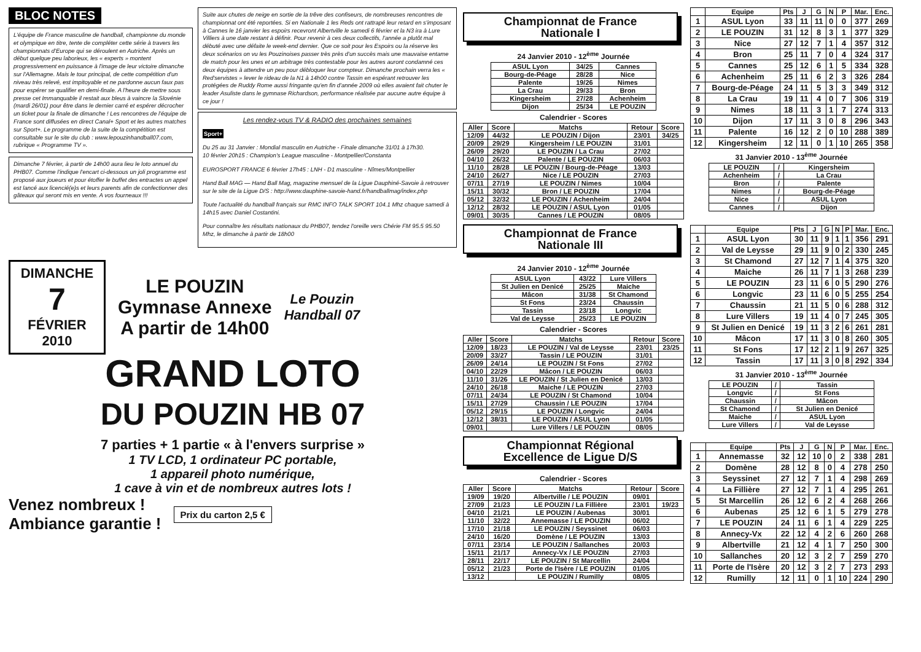BLOC NOTES
L'équipe de France masculine de handball, championne du monde et olympique en titre, tente de compléter cette série à travers les championnats d'Europe qui se déroulent en Autriche. Après un début quelque peu laborieux, les « experts » montent progressivement en puissance à l'image de leur victoire dimanche sur l'Allemagne. Mais le tour principal, de cette compétition d'un niveau très relevé, est impitoyable et ne pardonne aucun faux pas pour espérer se qualifier en demi-finale. A l'heure de mettre sous presse cet Immanquable il restait aux bleus à vaincre la Slovénie (mardi 26/01) pour être dans le dernier carré et espérer décrocher un ticket pour la finale de dimanche ! Les rencontres de l'équipe de France sont diffusées en direct Canal+ Sport et les autres matches sur Sport+. Le programme de la suite de la compétition est consultable sur le site du club : www.lepouzinhandball07.com, rubrique « Programme TV ».
Dimanche 7 février, à partir de 14h00 aura lieu le loto annuel du PHB07. Comme l'indique l'encart ci-dessous un joli programme est proposé aux joueurs et pour étoffer le buffet des entractes un appel est lancé aux licencié(e)s et leurs parents afin de confectionner des gâteaux qui seront mis en vente. A vos fourneaux !!!
Suite aux chutes de neige en sortie de la trêve des confiseurs, de nombreuses rencontres de championnat ont été reportées. Si en Nationale 1 les Reds ont rattrapé leur retard en s'imposant à Cannes le 16 janvier les espoirs recevront Albertville le samedi 6 février et la N3 ira à Lure Villiers à une date restant à définir. Pour revenir à ces deux collectifs, l'année a plutôt mal débuté avec une défaite le week-end dernier. Que ce soit pour les Espoirs ou la réserve les deux scénarios on vu les Pouzinoises passer très près d'un succès mais une mauvaise entame de match pour les unes et un arbitrage très contestable pour les autres auront condamné ces deux équipes à attendre un peu pour débloquer leur compteur. Dimanche prochain verra les « Red'servistes » lever le rideau de la N1 à 14h00 contre Tassin en espérant retrouver les protégées de Ruddy Rome aussi fringante qu'en fin d'année 2009 où elles avaient fait chuter le leader Asuliste dans le gymnase Richardson, performance réalisée par aucune autre équipe à ce jour !
Les rendez-vous TV & RADIO des prochaines semaines
Sport+
Du 25 au 31 Janvier : Mondial masculin en Autriche - Finale dimanche 31/01 à 17h30.
10 février 20h15 : Champion's League masculine - Montpellier/Constanta
EUROSPORT FRANCE 6 février 17h45 : LNH - D1 masculine - Nîmes/Montpellier
Hand Ball MAG — Hand Ball Mag, magazine mensuel de la Ligue Dauphiné-Savoie à retrouver sur le site de la Ligue D/S : http://www.dauphine-savoie-hand.fr/handballmag/index.php
Toute l'actualité du handball français sur RMC INFO TALK SPORT 104.1 Mhz chaque samedi à 14h15 avec Daniel Costantini.
Pour connaître les résultats nationaux du PHB07, tendez l'oreille vers Chérie FM 95.5 95.50 Mhz, le dimanche à partir de 18h00
DIMANCHE
7
FÉVRIER
2010
LE POUZIN
Gymnase Annexe
A partir de 14h00
Le Pouzin
Handball 07
GRAND LOTO
DU POUZIN HB 07
7 parties + 1 partie « à l'envers surprise »
1 TV LCD, 1 ordinateur PC portable,
1 appareil photo numérique,
1 cave à vin et de nombreux autres lots !
Venez nombreux !
Ambiance garantie !
Prix du carton 2,5 €
Championnat de France
Nationale I
24 Janvier 2010 - 12<sup>ème</sup> Journée
| ASUL Lyon | 34/25 | Cannes |
| Bourg-de-Péage | 28/28 | Nice |
| Palente | 19/26 | Nimes |
| La Crau | 29/33 | Bron |
| Kingersheim | 27/28 | Achenheim |
| Dijon | 25/34 | LE POUZIN |
Calendrier - Scores
| Aller | Score | Matchs | Retour | Score |
| --- | --- | --- | --- | --- |
| 12/09 | 44/32 | LE POUZIN / Dijon | 23/01 | 34/25 |
| 20/09 | 29/29 | Kingersheim / LE POUZIN | 31/01 | |
| 26/09 | 29/20 | LE POUZIN / La Crau | 27/02 | |
| 04/10 | 26/32 | Palente / LE POUZIN | 06/03 | |
| 11/10 | 28/28 | LE POUZIN / Bourg-de-Péage | 13/03 | |
| 24/10 | 26/27 | Nice / LE POUZIN | 27/03 | |
| 07/11 | 27/19 | LE POUZIN / Nimes | 10/04 | |
| 15/11 | 30/32 | Bron / LE POUZIN | 17/04 | |
| 05/12 | 32/32 | LE POUZIN / Achenheim | 24/04 | |
| 12/12 | 28/32 | LE POUZIN / ASUL Lyon | 01/05 | |
| 09/01 | 30/35 | Cannes / LE POUZIN | 08/05 | |
Championnat de France
Nationale III
24 Janvier 2010 - 12<sup>ème</sup> Journée
| ASUL Lyon | 43/22 | Lure Villers |
| St Julien en Denicé | 25/25 | Maiche |
| Mâcon | 31/38 | St Chamond |
| St Fons | 23/24 | Chaussin |
| Tassin | 23/18 | Longvic |
| Val de Leysse | 25/23 | LE POUZIN |
Calendrier - Scores
| Aller | Score | Matchs | Retour | Score |
| --- | --- | --- | --- | --- |
| 12/09 | 18/23 | LE POUZIN / Val de Leysse | 23/01 | 23/25 |
| 20/09 | 33/27 | Tassin / LE POUZIN | 31/01 | |
| 26/09 | 24/14 | LE POUZIN / St Fons | 27/02 | |
| 04/10 | 22/29 | Mâcon / LE POUZIN | 06/03 | |
| 11/10 | 31/26 | LE POUZIN / St Julien en Denicé | 13/03 | |
| 24/10 | 26/18 | Maiche / LE POUZIN | 27/03 | |
| 07/11 | 24/34 | LE POUZIN / St Chamond | 10/04 | |
| 15/11 | 27/29 | Chaussin / LE POUZIN | 17/04 | |
| 05/12 | 29/15 | LE POUZIN / Longvic | 24/04 | |
| 12/12 | 38/31 | LE POUZIN / ASUL Lyon | 01/05 | |
| 09/01 | | Lure Villers / LE POUZIN | 08/05 | |
Championnat Régional
Excellence de Ligue D/S
Calendrier - Scores
| Aller | Score | Matchs | Retour | Score |
| --- | --- | --- | --- | --- |
| 19/09 | 19/20 | Albertville / LE POUZIN | 09/01 | |
| 27/09 | 21/23 | LE POUZIN / La Fillière | 23/01 | 19/23 |
| 04/10 | 21/21 | LE POUZIN / Aubenas | 30/01 | |
| 11/10 | 32/22 | Annemasse / LE POUZIN | 06/02 | |
| 17/10 | 21/18 | LE POUZIN / Seyssinet | 06/03 | |
| 24/10 | 16/20 | Domène / LE POUZIN | 13/03 | |
| 07/11 | 23/14 | LE POUZIN / Sallanches | 20/03 | |
| 15/11 | 21/17 | Annecy-Vx / LE POUZIN | 27/03 | |
| 28/11 | 22/17 | LE POUZIN / St Marcellin | 24/04 | |
| 05/12 | 21/23 | Porte de l'Isère / LE POUZIN | 01/05 | |
| 13/12 | | LE POUZIN / Rumilly | 08/05 | |
| | Equipe | Pts | J | G | N | P | Mar. | Enc. |
| --- | --- | --- | --- | --- | --- | --- | --- | --- |
| 1 | ASUL Lyon | 33 | 11 | 11 | 0 | 0 | 377 | 269 |
| 2 | LE POUZIN | 31 | 12 | 8 | 3 | 1 | 377 | 329 |
| 3 | Nice | 27 | 12 | 7 | 1 | 4 | 357 | 312 |
| 4 | Bron | 25 | 11 | 7 | 0 | 4 | 324 | 317 |
| 5 | Cannes | 25 | 12 | 6 | 1 | 5 | 334 | 328 |
| 6 | Achenheim | 25 | 11 | 6 | 2 | 3 | 326 | 284 |
| 7 | Bourg-de-Péage | 24 | 11 | 5 | 3 | 3 | 349 | 312 |
| 8 | La Crau | 19 | 11 | 4 | 0 | 7 | 306 | 319 |
| 9 | Nimes | 18 | 11 | 3 | 1 | 7 | 274 | 313 |
| 10 | Dijon | 17 | 11 | 3 | 0 | 8 | 296 | 343 |
| 11 | Palente | 16 | 12 | 2 | 0 | 10 | 288 | 389 |
| 12 | Kingersheim | 12 | 11 | 0 | 1 | 10 | 265 | 358 |
31 Janvier 2010 - 13<sup>ème</sup> Journée
| LE POUZIN | / | Kingersheim |
| Achenheim | / | La Crau |
| Bron | / | Palente |
| Nimes | / | Bourg-de-Péage |
| Nice | / | ASUL Lyon |
| Cannes | / | Dijon |
| | Equipe | Pts | J | G | N | P | Mar. | Enc. |
| --- | --- | --- | --- | --- | --- | --- | --- | --- |
| 1 | ASUL Lyon | 30 | 11 | 9 | 1 | 1 | 356 | 291 |
| 2 | Val de Leysse | 29 | 11 | 9 | 0 | 2 | 330 | 245 |
| 3 | St Chamond | 27 | 12 | 7 | 1 | 4 | 375 | 320 |
| 4 | Maiche | 26 | 11 | 7 | 1 | 3 | 268 | 239 |
| 5 | LE POUZIN | 23 | 11 | 6 | 0 | 5 | 290 | 276 |
| 6 | Longvic | 23 | 11 | 6 | 0 | 5 | 255 | 254 |
| 7 | Chaussin | 21 | 11 | 5 | 0 | 6 | 288 | 312 |
| 8 | Lure Villers | 19 | 11 | 4 | 0 | 7 | 245 | 305 |
| 9 | St Julien en Denicé | 19 | 11 | 3 | 2 | 6 | 261 | 281 |
| 10 | Mâcon | 17 | 11 | 3 | 0 | 8 | 260 | 305 |
| 11 | St Fons | 17 | 12 | 2 | 1 | 9 | 267 | 325 |
| 12 | Tassin | 17 | 11 | 3 | 0 | 8 | 292 | 334 |
31 Janvier 2010 - 13<sup>ème</sup> Journée
| LE POUZIN | / | Tassin |
| Longvic | / | St Fons |
| Chaussin | / | Mâcon |
| St Chamond | / | St Julien en Denicé |
| Maiche | / | ASUL Lyon |
| Lure Villers | / | Val de Leysse |
| | Equipe | Pts | J | G | N | P | Mar. | Enc. |
| --- | --- | --- | --- | --- | --- | --- | --- | --- |
| 1 | Annemasse | 32 | 12 | 10 | 0 | 2 | 338 | 281 |
| 2 | Domène | 28 | 12 | 8 | 0 | 4 | 278 | 250 |
| 3 | Seyssinet | 27 | 12 | 7 | 1 | 4 | 298 | 269 |
| 4 | La Fillière | 27 | 12 | 7 | 1 | 4 | 295 | 261 |
| 5 | St Marcellin | 26 | 12 | 6 | 2 | 4 | 268 | 266 |
| 6 | Aubenas | 25 | 12 | 6 | 1 | 5 | 279 | 278 |
| 7 | LE POUZIN | 24 | 11 | 6 | 1 | 4 | 229 | 225 |
| 8 | Annecy-Vx | 22 | 12 | 4 | 2 | 6 | 260 | 268 |
| 9 | Albertville | 21 | 12 | 4 | 1 | 7 | 250 | 300 |
| 10 | Sallanches | 20 | 12 | 3 | 2 | 7 | 259 | 270 |
| 11 | Porte de l'Isère | 20 | 12 | 3 | 2 | 7 | 273 | 293 |
| 12 | Rumilly | 12 | 11 | 0 | 1 | 10 | 224 | 290 |